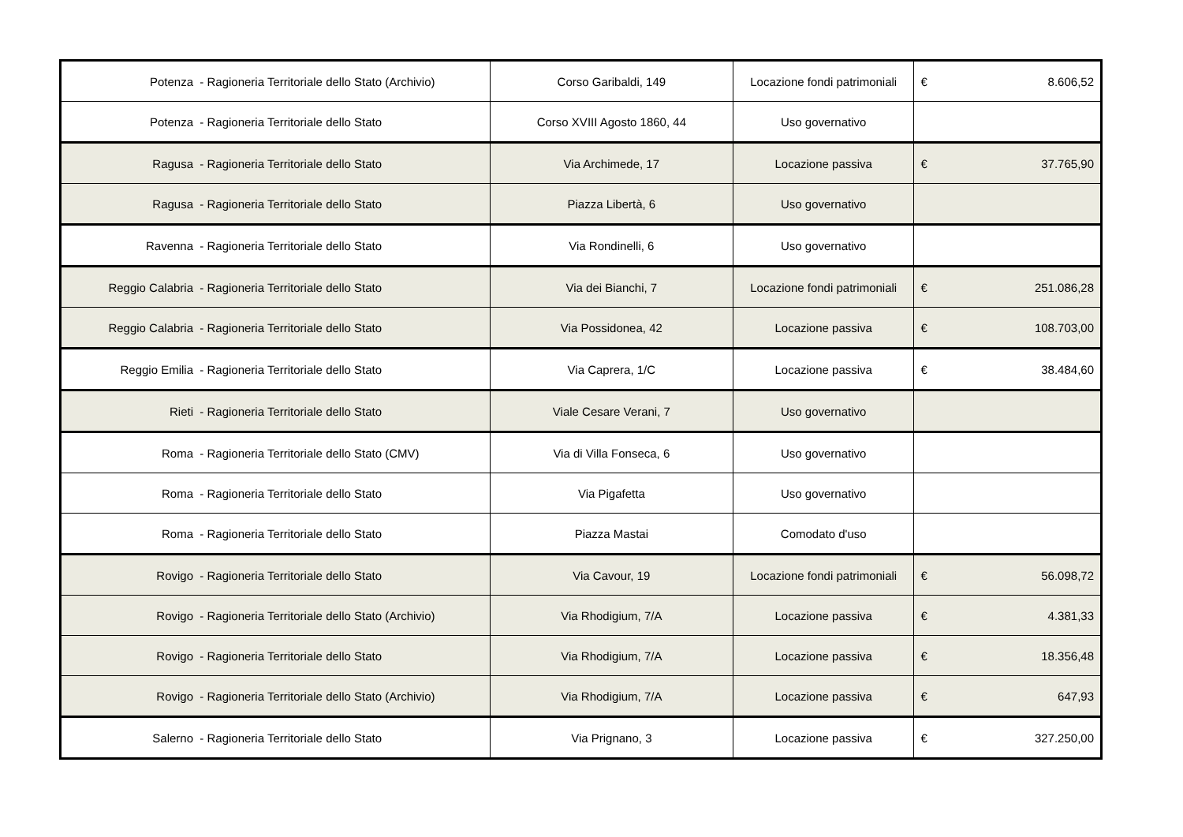| Potenza - Ragioneria Territoriale dello Stato (Archivio) | Corso Garibaldi, 149 | Locazione fondi patrimoniali | € 8.606,52 |
| Potenza - Ragioneria Territoriale dello Stato | Corso XVIII Agosto 1860, 44 | Uso governativo | |
| Ragusa - Ragioneria Territoriale dello Stato | Via Archimede, 17 | Locazione passiva | € 37.765,90 |
| Ragusa - Ragioneria Territoriale dello Stato | Piazza Libertà, 6 | Uso governativo | |
| Ravenna - Ragioneria Territoriale dello Stato | Via Rondinelli, 6 | Uso governativo | |
| Reggio Calabria - Ragioneria Territoriale dello Stato | Via dei Bianchi, 7 | Locazione fondi patrimoniali | € 251.086,28 |
| Reggio Calabria - Ragioneria Territoriale dello Stato | Via Possidonea, 42 | Locazione passiva | € 108.703,00 |
| Reggio Emilia - Ragioneria Territoriale dello Stato | Via Caprera, 1/C | Locazione passiva | € 38.484,60 |
| Rieti - Ragioneria Territoriale dello Stato | Viale Cesare Verani, 7 | Uso governativo | |
| Roma - Ragioneria Territoriale dello Stato (CMV) | Via di Villa Fonseca, 6 | Uso governativo | |
| Roma - Ragioneria Territoriale dello Stato | Via Pigafetta | Uso governativo | |
| Roma - Ragioneria Territoriale dello Stato | Piazza Mastai | Comodato d'uso | |
| Rovigo - Ragioneria Territoriale dello Stato | Via Cavour, 19 | Locazione fondi patrimoniali | € 56.098,72 |
| Rovigo - Ragioneria Territoriale dello Stato (Archivio) | Via Rhodigium, 7/A | Locazione passiva | € 4.381,33 |
| Rovigo - Ragioneria Territoriale dello Stato | Via Rhodigium, 7/A | Locazione passiva | € 18.356,48 |
| Rovigo - Ragioneria Territoriale dello Stato (Archivio) | Via Rhodigium, 7/A | Locazione passiva | € 647,93 |
| Salerno - Ragioneria Territoriale dello Stato | Via Prignano, 3 | Locazione passiva | € 327.250,00 |